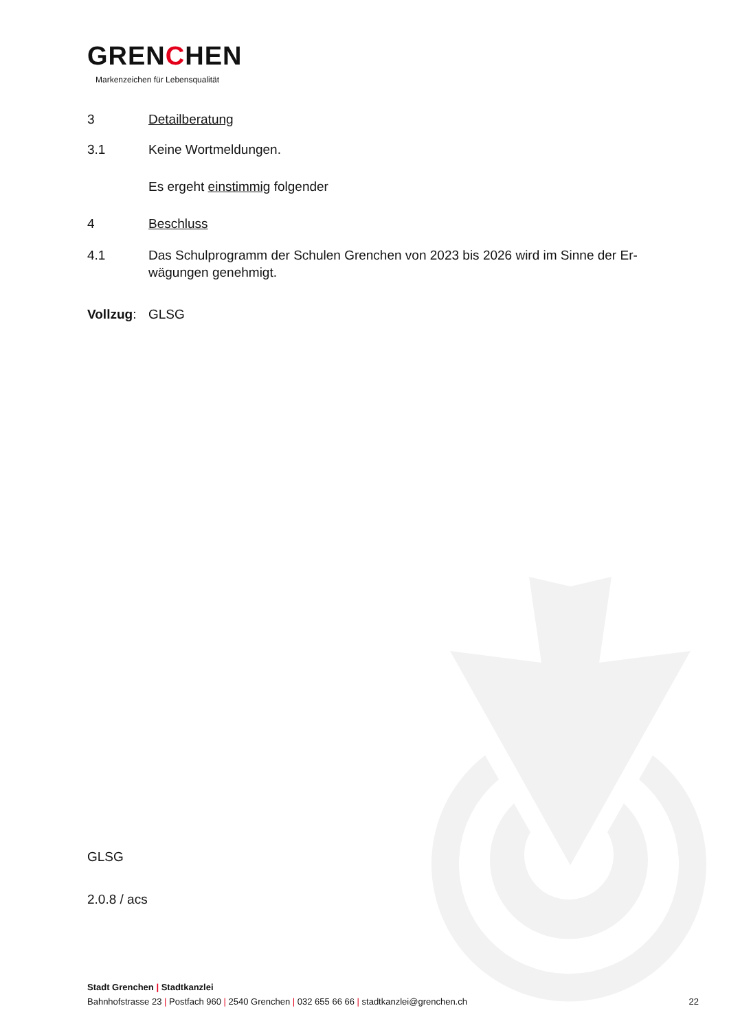GRENCHEN
Markenzeichen für Lebensqualität
3 Detailberatung
3.1 Keine Wortmeldungen.
Es ergeht einstimmig folgender
4 Beschluss
4.1 Das Schulprogramm der Schulen Grenchen von 2023 bis 2026 wird im Sinne der Er-
wägungen genehmigt.
Vollzug:
GLSG
GLSG
2.0.8 / acs
Stadt Grenchen | Stadtkanzlei
Bahnhofstrasse 23 | Postfach 960 | 2540 Grenchen | 032 655 66 66 | stadtkanzlei@grenchen.ch 22